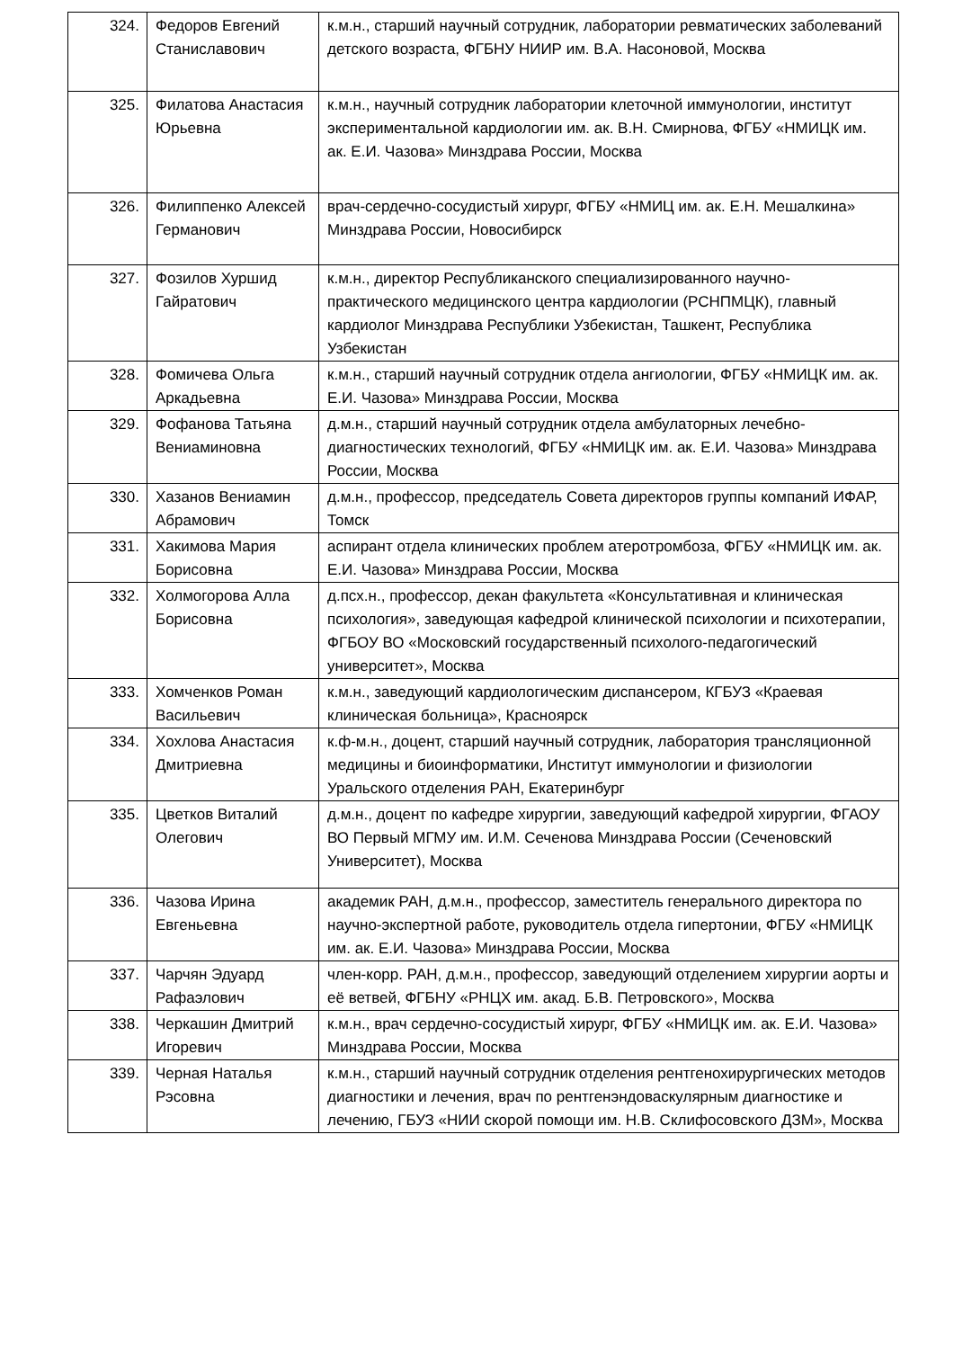| 324. | Федоров Евгений Станиславович | к.м.н., старший научный сотрудник, лаборатории ревматических заболеваний детского возраста, ФГБНУ НИИР им. В.А. Насоновой, Москва |
| 325. | Филатова Анастасия Юрьевна | к.м.н., научный сотрудник лаборатории клеточной иммунологии, институт экспериментальной кардиологии им. ак. В.Н. Смирнова, ФГБУ «НМИЦК им. ак. Е.И. Чазова» Минздрава России, Москва |
| 326. | Филиппенко Алексей Германович | врач-сердечно-сосудистый хирург, ФГБУ «НМИЦ им. ак. Е.Н. Мешалкина» Минздрава России, Новосибирск |
| 327. | Фозилов Хуршид Гайратович | к.м.н., директор Республиканского специализированного научно-практического медицинского центра кардиологии (РСНПМЦК), главный кардиолог Минздрава Республики Узбекистан, Ташкент, Республика Узбекистан |
| 328. | Фомичева Ольга Аркадьевна | к.м.н., старший научный сотрудник отдела ангиологии, ФГБУ «НМИЦК им. ак. Е.И. Чазова» Минздрава России, Москва |
| 329. | Фофанова Татьяна Вениаминовна | д.м.н., старший научный сотрудник отдела амбулаторных лечебно-диагностических технологий, ФГБУ «НМИЦК им. ак. Е.И. Чазова» Минздрава России, Москва |
| 330. | Хазанов Вениамин Абрамович | д.м.н., профессор, председатель Совета директоров группы компаний ИФАР, Томск |
| 331. | Хакимова Мария Борисовна | аспирант отдела клинических проблем атеротромбоза, ФГБУ «НМИЦК им. ак. Е.И. Чазова» Минздрава России, Москва |
| 332. | Холмогорова Алла Борисовна | д.псх.н., профессор, декан факультета «Консультативная и клиническая психология», заведующая кафедрой клинической психологии и психотерапии, ФГБОУ ВО «Московский государственный психолого-педагогический университет», Москва |
| 333. | Хомченков Роман Васильевич | к.м.н., заведующий кардиологическим диспансером, КГБУЗ «Краевая клиническая больница», Красноярск |
| 334. | Хохлова Анастасия Дмитриевна | к.ф-м.н., доцент, старший научный сотрудник, лаборатория трансляционной медицины и биоинформатики, Институт иммунологии и физиологии Уральского отделения РАН, Екатеринбург |
| 335. | Цветков Виталий Олегович | д.м.н., доцент по кафедре хирургии, заведующий кафедрой хирургии, ФГАОУ ВО Первый МГМУ им. И.М. Сеченова Минздрава России (Сеченовский Университет), Москва |
| 336. | Чазова Ирина Евгеньевна | академик РАН, д.м.н., профессор, заместитель генерального директора по научно-экспертной работе, руководитель отдела гипертонии, ФГБУ «НМИЦК им. ак. Е.И. Чазова» Минздрава России, Москва |
| 337. | Чарчян Эдуард Рафаэлович | член-корр. РАН, д.м.н., профессор, заведующий отделением хирургии аорты и её ветвей, ФГБНУ «РНЦХ им. акад. Б.В. Петровского», Москва |
| 338. | Черкашин Дмитрий Игоревич | к.м.н., врач сердечно-сосудистый хирург, ФГБУ «НМИЦК им. ак. Е.И. Чазова» Минздрава России, Москва |
| 339. | Черная Наталья Рэсовна | к.м.н., старший научный сотрудник отделения рентгенохирургических методов диагностики и лечения, врач по рентгенэндоваскулярным диагностике и лечению, ГБУЗ «НИИ скорой помощи им. Н.В. Склифосовского ДЗМ», Москва |